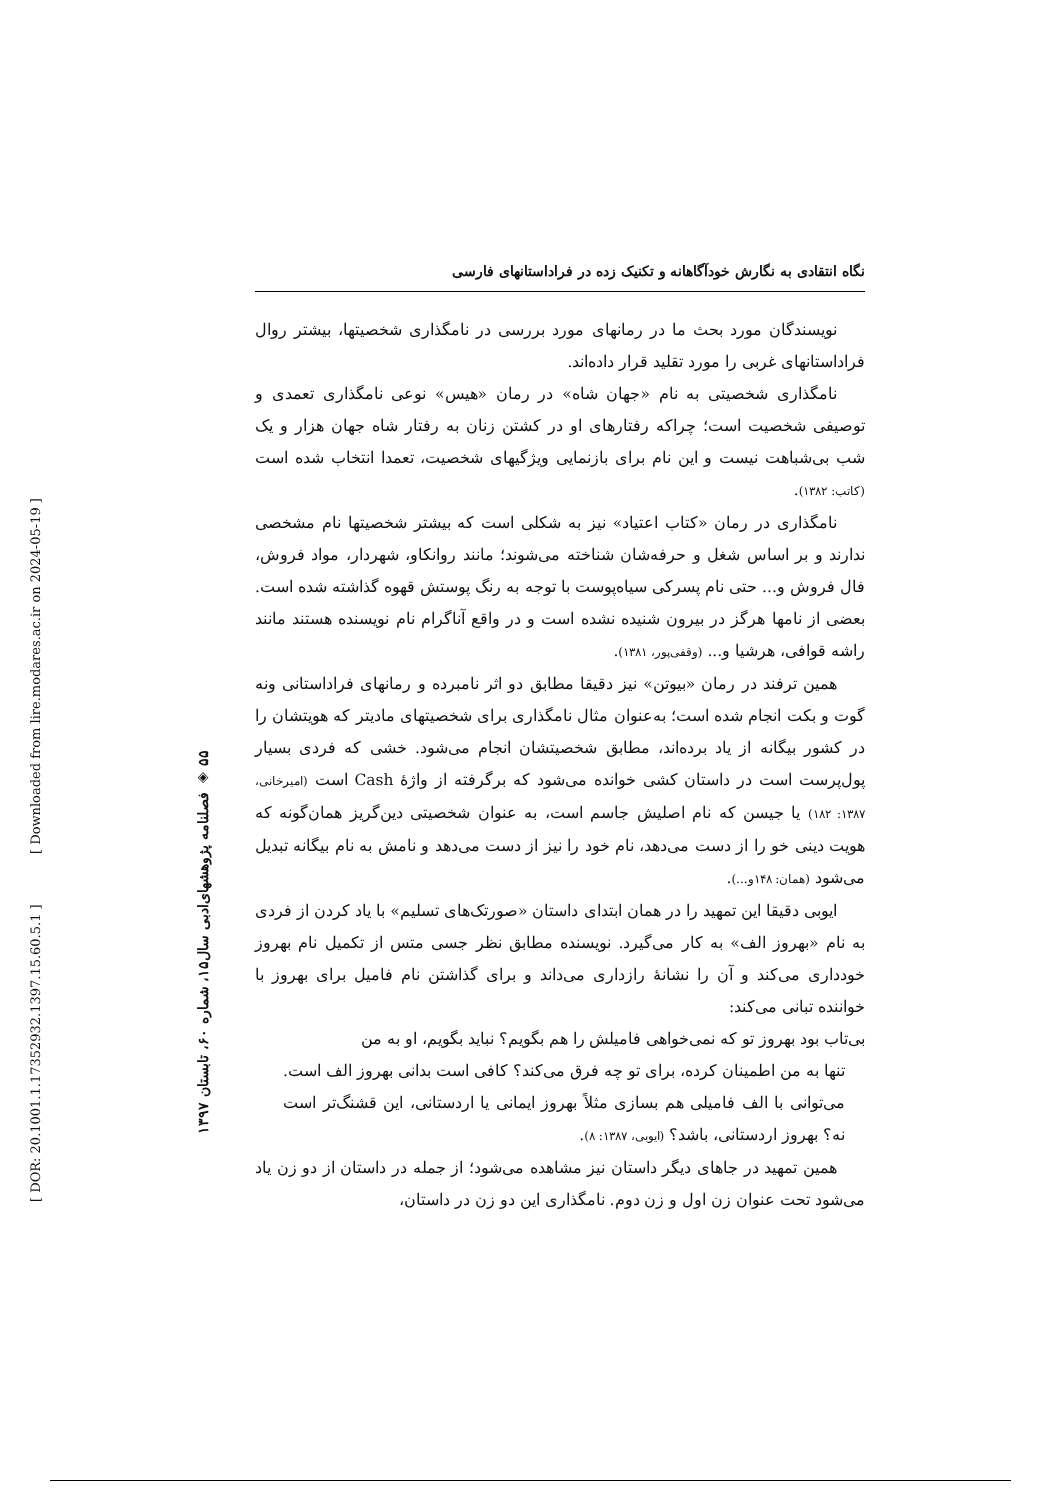[ DOR: 20.1001.1.17352932.1397.15.60.5.1 ] [ Downloaded from lire.modares.ac.ir on 2024-05-19 ]
۵۵ ◈ فصلنامه پژوهشهای‌ادبی سال۱۵، شماره ۶۰، تابستان ۱۳۹۷
نگاه انتقادی به نگارش خودآگاهانه و تکنیک زده در فراداستانهای فارسی
نویسندگان مورد بحث ما در رمانهای مورد بررسی در نامگذاری شخصیتها، بیشتر روال فراداستانهای غربی را مورد تقلید قرار داده‌اند.
نامگذاری شخصیتی به نام «جهان شاه» در رمان «هیس» نوعی نامگذاری تعمدی و توصیفی شخصیت است؛ چراکه رفتارهای او در کشتن زنان به رفتار شاه جهان هزار و یک شب بی‌شباهت نیست و این نام برای بازنمایی ویژگیهای شخصیت، تعمدا انتخاب شده است (کاتب: ۱۳۸۲).
نامگذاری در رمان «کتاب اعتیاد» نیز به شکلی است که بیشتر شخصیتها نام مشخصی ندارند و بر اساس شغل و حرفه‌شان شناخته می‌شوند؛ مانند روانکاو، شهردار، مواد فروش، فال فروش و... حتی نام پسرکی سیاه‌پوست با توجه به رنگ پوستش قهوه گذاشته شده است. بعضی از نامها هرگز در بیرون شنیده نشده است و در واقع آناگرام نام نویسنده هستند مانند راشه قوافی، هرشیا و... (وقفی‌پور، ۱۳۸۱).
همین ترفند در رمان «بیوتن» نیز دقیقا مطابق دو اثر نامبرده و رمانهای فراداستانی ونه گوت و بکت انجام شده است؛ به‌عنوان مثال نامگذاری برای شخصیتهای مادیتر که هویتشان را در کشور بیگانه از یاد برده‌اند، مطابق شخصیتشان انجام می‌شود. خشی که فردی بسیار پول‌پرست است در داستان کشی خوانده می‌شود که برگرفته از واژۀ Cash است (امیرخانی، ۱۳۸۷: ۱۸۲) یا جیسن که نام اصلیش جاسم است، به عنوان شخصیتی دین‌گریز همان‌گونه که هویت دینی خو را از دست می‌دهد، نام خود را نیز از دست می‌دهد و نامش به نام بیگانه تبدیل می‌شود (همان: ۱۴۸و...).
ایوبی دقیقا این تمهید را در همان ابتدای داستان «صورتک‌های تسلیم» با یاد کردن از فردی به نام «بهروز الف» به کار می‌گیرد. نویسنده مطابق نظر جسی متس از تکمیل نام بهروز خودداری می‌کند و آن را نشانۀ رازداری می‌داند و برای گذاشتن نام فامیل برای بهروز با خواننده تبانی می‌کند:
بی‌تاب بود بهروز تو که نمی‌خواهی فامیلش را هم بگویم؟ نباید بگویم، او به من
تنها به من اطمینان کرده، برای تو چه فرق می‌کند؟ کافی است بدانی بهروز الف است. می‌توانی با الف فامیلی هم بسازی مثلاً بهروز ایمانی یا اردستانی، این قشنگ‌تر است نه؟ بهروز اردستانی، باشد؟ (ایوبی، ۱۳۸۷: ۸).
همین تمهید در جاهای دیگر داستان نیز مشاهده می‌شود؛ از جمله در داستان از دو زن یاد می‌شود تحت عنوان زن اول و زن دوم. نامگذاری این دو زن در داستان،